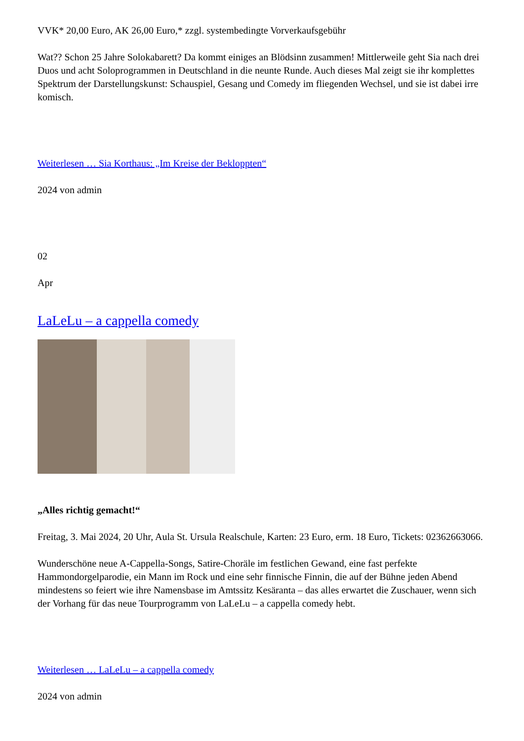VVK* 20,00 Euro, AK 26,00 Euro,* zzgl. systembedingte Vorverkaufsgebühr
Wat?? Schon 25 Jahre Solokabarett? Da kommt einiges an Blödsinn zusammen! Mittlerweile geht Sia nach drei Duos und acht Soloprogrammen in Deutschland in die neunte Runde. Auch dieses Mal zeigt sie ihr komplettes Spektrum der Darstellungskunst: Schauspiel, Gesang und Comedy im fliegenden Wechsel, und sie ist dabei irre komisch.
Weiterlesen … Sia Korthaus: „Im Kreise der Bekloppten“
2024 von admin
02
Apr
LaLeLu – a cappella comedy
„Alles richtig gemacht!“
Freitag, 3. Mai 2024, 20 Uhr, Aula St. Ursula Realschule, Karten: 23 Euro, erm. 18 Euro, Tickets: 02362663066.
Wunderschöne neue A-Cappella-Songs, Satire-Choräle im festlichen Gewand, eine fast perfekte Hammondorgelparodie, ein Mann im Rock und eine sehr finnische Finnin, die auf der Bühne jeden Abend mindestens so feiert wie ihre Namensbase im Amtssitz Kesäranta – das alles erwartet die Zuschauer, wenn sich der Vorhang für das neue Tourprogramm von LaLeLu – a cappella comedy hebt.
Weiterlesen … LaLeLu – a cappella comedy
2024 von admin